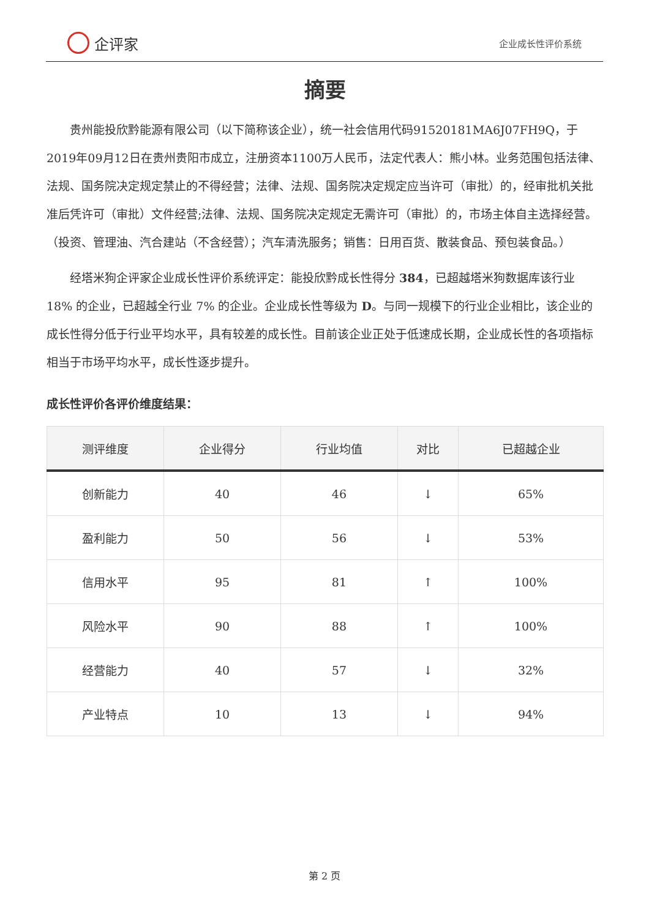企评家
企业成长性评价系统
摘要
贵州能投欣黔能源有限公司（以下简称该企业），统一社会信用代码91520181MA6J07FH9Q，于2019年09月12日在贵州贵阳市成立，注册资本1100万人民币，法定代表人：熊小林。业务范围包括法律、法规、国务院决定规定禁止的不得经营；法律、法规、国务院决定规定应当许可（审批）的，经审批机关批准后凭许可（审批）文件经营;法律、法规、国务院决定规定无需许可（审批）的，市场主体自主选择经营。（投资、管理油、汽合建站（不含经营）；汽车清洗服务；销售：日用百货、散装食品、预包装食品。）
经塔米狗企评家企业成长性评价系统评定：能投欣黔成长性得分 384，已超越塔米狗数据库该行业 18% 的企业，已超越全行业 7% 的企业。企业成长性等级为 D。与同一规模下的行业企业相比，该企业的成长性得分低于行业平均水平，具有较差的成长性。目前该企业正处于低速成长期，企业成长性的各项指标相当于市场平均水平，成长性逐步提升。
成长性评价各评价维度结果：
| 测评维度 | 企业得分 | 行业均值 | 对比 | 已超越企业 |
| --- | --- | --- | --- | --- |
| 创新能力 | 40 | 46 | ↓ | 65% |
| 盈利能力 | 50 | 56 | ↓ | 53% |
| 信用水平 | 95 | 81 | ↑ | 100% |
| 风险水平 | 90 | 88 | ↑ | 100% |
| 经营能力 | 40 | 57 | ↓ | 32% |
| 产业特点 | 10 | 13 | ↓ | 94% |
第 2 页